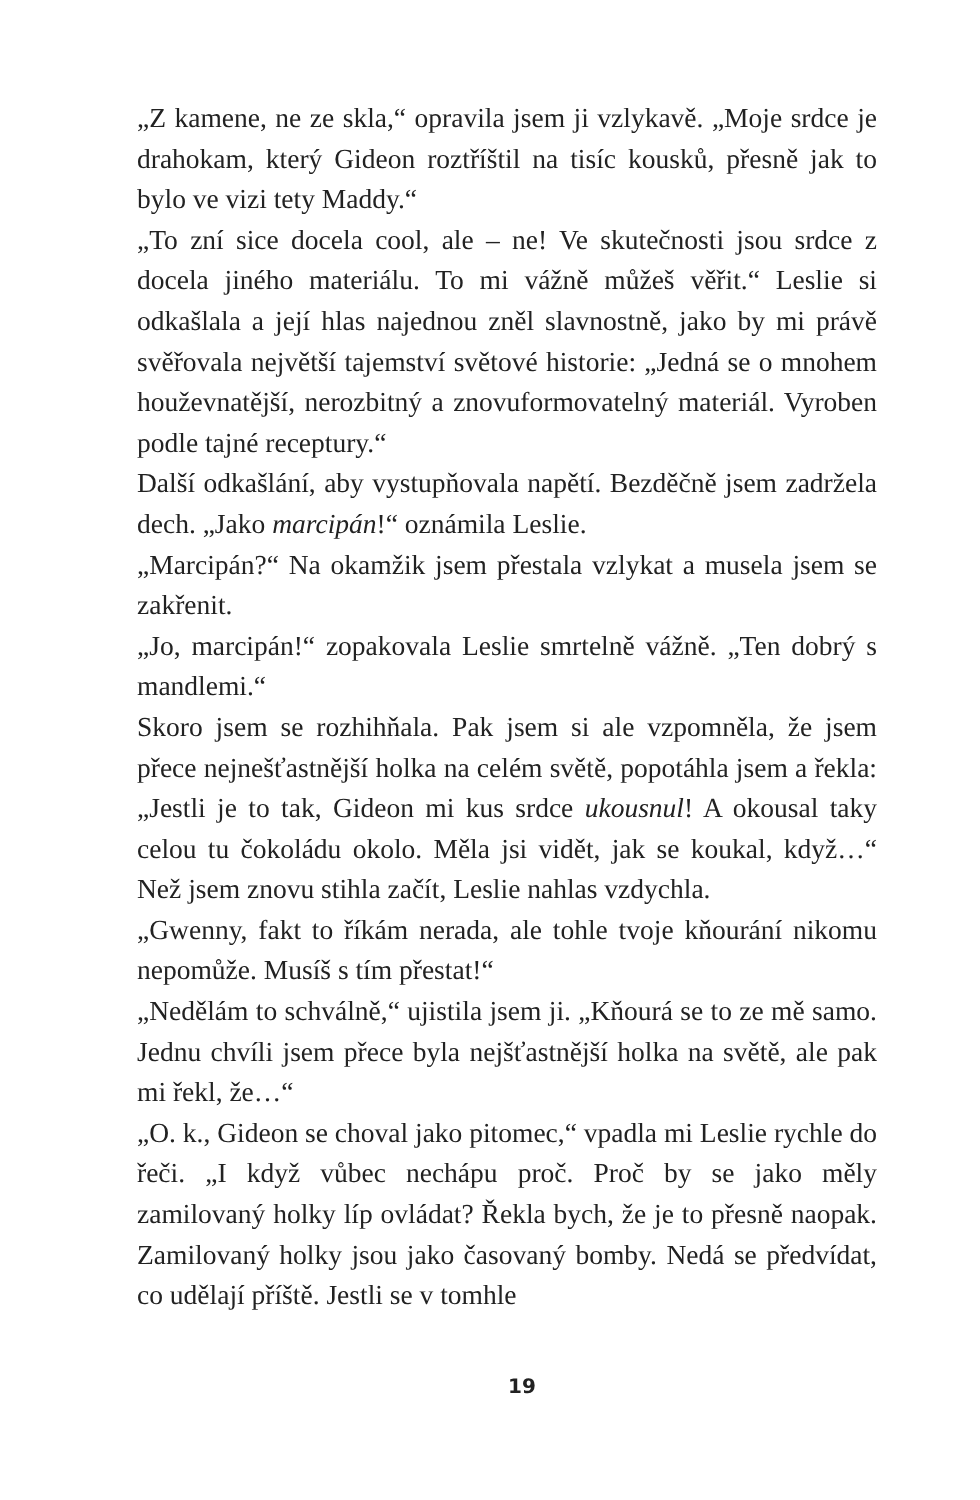„Z kamene, ne ze skla,“ opravila jsem ji vzlykavě. „Moje srdce je drahokam, který Gideon roztříštil na tisíc kousků, přesně jak to bylo ve vizi tety Maddy.“
„To zní sice docela cool, ale – ne! Ve skutečnosti jsou srdce z docela jiného materiálu. To mi vážně můžeš věřit.“ Leslie si odkašlala a její hlas najednou zněl slavnostně, jako by mi právě svěřovala největší tajemství světové historie: „Jedná se o mnohem houževnatější, nerozbitný a znovuformovatelný materiál. Vyroben podle tajné receptury.“
Další odkašlání, aby vystupňovala napětí. Bezděčně jsem zadržela dech. „Jako marcipán!“ oznámila Leslie.
„Marcipán?“ Na okamžik jsem přestala vzlykat a musela jsem se zakřenit.
„Jo, marcipán!“ zopakovala Leslie smrtelně vážně. „Ten dobrý s mandlemi.“
Skoro jsem se rozhihňala. Pak jsem si ale vzpomněla, že jsem přece nejnešťastnější holka na celém světě, popotáhla jsem a řekla: „Jestli je to tak, Gideon mi kus srdce ukousnul! A okousal taky celou tu čokoládu okolo. Měla jsi vidět, jak se koukal, když…“ Než jsem znovu stihla začít, Leslie nahlas vzdychla.
„Gwenny, fakt to říkám nerada, ale tohle tvoje kňourání nikomu nepomůže. Musíš s tím přestat!“
„Nedělám to schválně,“ ujistila jsem ji. „Kňourá se to ze mě samo. Jednu chvíli jsem přece byla nejšťastnější holka na světě, ale pak mi řekl, že…“
„O. k., Gideon se choval jako pitomec,“ vpadla mi Leslie rychle do řeči. „I když vůbec nechápu proč. Proč by se jako měly zamilovaný holky líp ovládat? Řekla bych, že je to přesně naopak. Zamilovaný holky jsou jako časovaný bomby. Nedá se předvídat, co udělají příště. Jestli se v tomhle
19